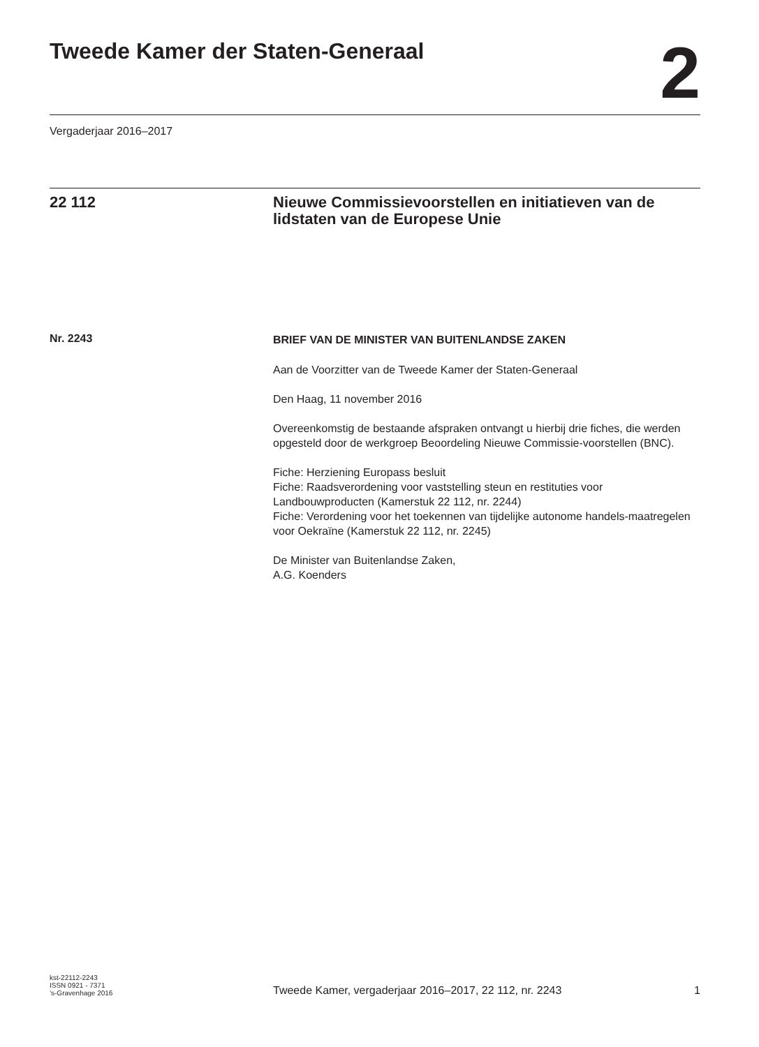Tweede Kamer der Staten-Generaal
2
Vergaderjaar 2016–2017
22 112 Nieuwe Commissievoorstellen en initiatieven van de lidstaten van de Europese Unie
Nr. 2243
BRIEF VAN DE MINISTER VAN BUITENLANDSE ZAKEN
Aan de Voorzitter van de Tweede Kamer der Staten-Generaal
Den Haag, 11 november 2016
Overeenkomstig de bestaande afspraken ontvangt u hierbij drie fiches, die werden opgesteld door de werkgroep Beoordeling Nieuwe Commissie-voorstellen (BNC).
Fiche: Herziening Europass besluit
Fiche: Raadsverordening voor vaststelling steun en restituties voor Landbouwproducten (Kamerstuk 22 112, nr. 2244)
Fiche: Verordening voor het toekennen van tijdelijke autonome handels-maatregelen voor Oekraïne (Kamerstuk 22 112, nr. 2245)
De Minister van Buitenlandse Zaken,
A.G. Koenders
kst-22112-2243
ISSN 0921 - 7371
’s-Gravenhage 2016
Tweede Kamer, vergaderjaar 2016–2017, 22 112, nr. 2243
1